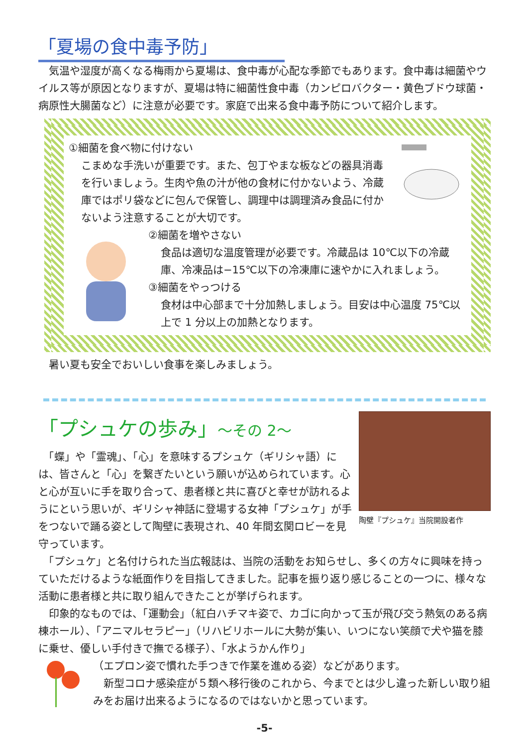「夏場の食中毒予防」
　気温や湿度が高くなる梅雨から夏場は、食中毒が心配な季節でもあります。食中毒は細菌やウイルス等が原因となりますが、夏場は特に細菌性食中毒（カンピロバクター・黄色ブドウ球菌・病原性大腸菌など）に注意が必要です。家庭で出来る食中毒予防について紹介します。
①細菌を食べ物に付けない
こまめな手洗いが重要です。また、包丁やまな板などの器具消毒を行いましょう。生肉や魚の汁が他の食材に付かないよう、冷蔵庫ではポリ袋などに包んで保管し、調理中は調理済み食品に付かないよう注意することが大切です。
②細菌を増やさない
食品は適切な温度管理が必要です。冷蔵品は 10℃以下の冷蔵庫、冷凍品は−15℃以下の冷凍庫に速やかに入れましょう。
③細菌をやっつける
食材は中心部まで十分加熱しましょう。目安は中心温度 75℃以上で 1 分以上の加熱となります。
　暑い夏も安全でおいしい食事を楽しみましょう。
「プシュケの歩み」～その 2～
　「蝶」や「霊魂」、「心」を意味するプシュケ（ギリシャ語）には、皆さんと「心」を繋ぎたいという願いが込められています。心と心が互いに手を取り合って、患者様と共に喜びと幸せが訪れるようにという思いが、ギリシャ神話に登場する女神「プシュケ」が手をつないで踊る姿として陶壁に表現され、40 年間玄関ロビーを見守っています。
陶壁『プシュケ』当院開設者作
　「プシュケ」と名付けられた当広報誌は、当院の活動をお知らせし、多くの方々に興味を持っていただけるような紙面作りを目指してきました。記事を振り返り感じることの一つに、様々な活動に患者様と共に取り組んできたことが挙げられます。
　印象的なものでは、「運動会」（紅白ハチマキ姿で、カゴに向かって玉が飛び交う熱気のある病棟ホール）、「アニマルセラピー」（リハビリホールに大勢が集い、いつにない笑顔で犬や猫を膝に乗せ、優しい手付きで撫でる様子）、「水ようかん作り」
（エプロン姿で慣れた手つきで作業を進める姿）などがあります。
　新型コロナ感染症が５類へ移行後のこれから、今までとは少し違った新しい取り組みをお届け出来るようになるのではないかと思っています。
-5-